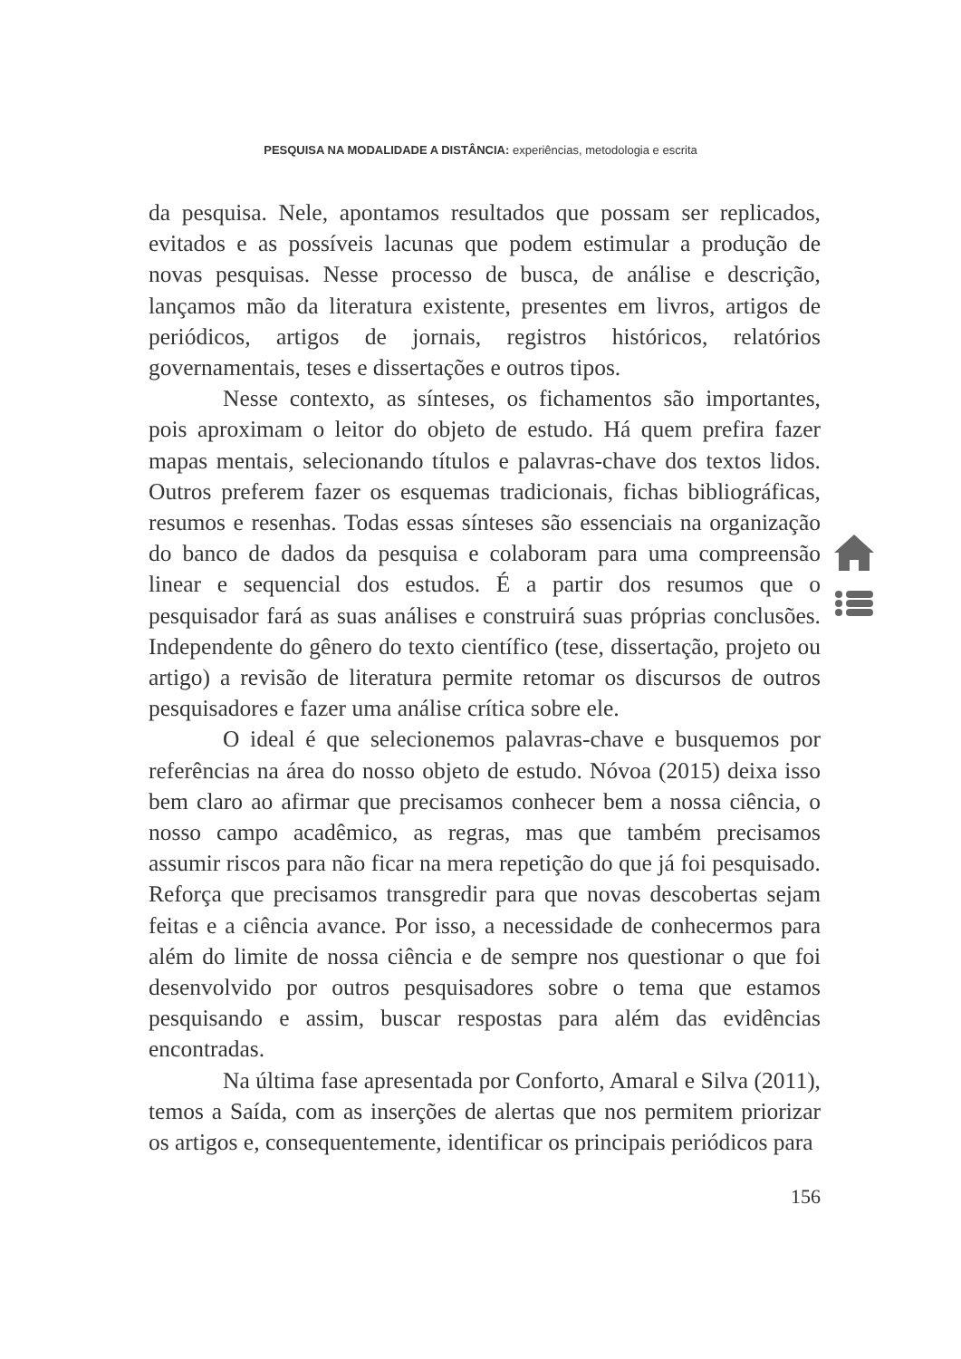PESQUISA NA MODALIDADE A DISTÂNCIA: experiências, metodologia e escrita
da pesquisa. Nele, apontamos resultados que possam ser replicados, evitados e as possíveis lacunas que podem estimular a produção de novas pesquisas. Nesse processo de busca, de análise e descrição, lançamos mão da literatura existente, presentes em livros, artigos de periódicos, artigos de jornais, registros históricos, relatórios governamentais, teses e dissertações e outros tipos.
Nesse contexto, as sínteses, os fichamentos são importantes, pois aproximam o leitor do objeto de estudo. Há quem prefira fazer mapas mentais, selecionando títulos e palavras-chave dos textos lidos. Outros preferem fazer os esquemas tradicionais, fichas bibliográficas, resumos e resenhas. Todas essas sínteses são essenciais na organização do banco de dados da pesquisa e colaboram para uma compreensão linear e sequencial dos estudos. É a partir dos resumos que o pesquisador fará as suas análises e construirá suas próprias conclusões. Independente do gênero do texto científico (tese, dissertação, projeto ou artigo) a revisão de literatura permite retomar os discursos de outros pesquisadores e fazer uma análise crítica sobre ele.
O ideal é que selecionemos palavras-chave e busquemos por referências na área do nosso objeto de estudo. Nóvoa (2015) deixa isso bem claro ao afirmar que precisamos conhecer bem a nossa ciência, o nosso campo acadêmico, as regras, mas que também precisamos assumir riscos para não ficar na mera repetição do que já foi pesquisado. Reforça que precisamos transgredir para que novas descobertas sejam feitas e a ciência avance. Por isso, a necessidade de conhecermos para além do limite de nossa ciência e de sempre nos questionar o que foi desenvolvido por outros pesquisadores sobre o tema que estamos pesquisando e assim, buscar respostas para além das evidências encontradas.
Na última fase apresentada por Conforto, Amaral e Silva (2011), temos a Saída, com as inserções de alertas que nos permitem priorizar os artigos e, consequentemente, identificar os principais periódicos para
156